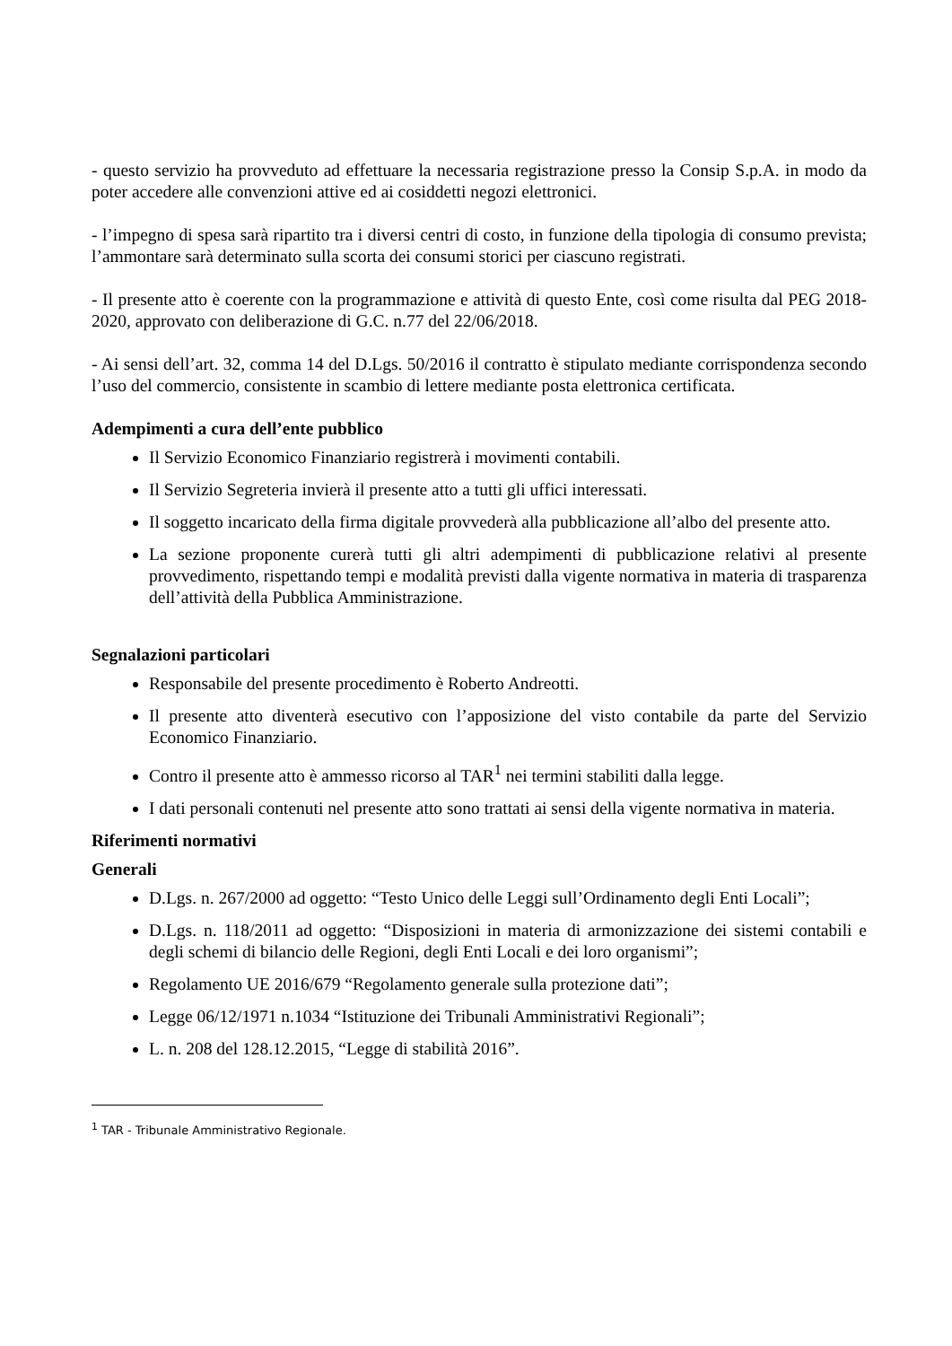- questo servizio ha provveduto ad effettuare la necessaria registrazione presso la Consip S.p.A. in modo da poter accedere alle convenzioni attive ed ai cosiddetti negozi elettronici.
- l’impegno di spesa sarà ripartito tra i diversi centri di costo, in funzione della tipologia di consumo prevista; l’ammontare sarà determinato sulla scorta dei consumi storici per ciascuno registrati.
- Il presente atto è coerente con la programmazione e attività di questo Ente, così come risulta dal PEG 2018-2020, approvato con deliberazione di G.C. n.77 del 22/06/2018.
- Ai sensi dell’art. 32, comma 14 del D.Lgs. 50/2016 il contratto è stipulato mediante corrispondenza secondo l’uso del commercio, consistente in scambio di lettere mediante posta elettronica certificata.
Adempimenti a cura dell’ente pubblico
Il Servizio Economico Finanziario registrerà i movimenti contabili.
Il Servizio Segreteria invierà il presente atto a tutti gli uffici interessati.
Il soggetto incaricato della firma digitale provvederà alla pubblicazione all’albo del presente atto.
La sezione proponente curerà tutti gli altri adempimenti di pubblicazione relativi al presente provvedimento, rispettando tempi e modalità previsti dalla vigente normativa in materia di trasparenza dell’attività della Pubblica Amministrazione.
Segnalazioni particolari
Responsabile del presente procedimento è Roberto Andreotti.
Il presente atto diventerà esecutivo con l’apposizione del visto contabile da parte del Servizio Economico Finanziario.
Contro il presente atto è ammesso ricorso al TAR<sup>1</sup> nei termini stabiliti dalla legge.
I dati personali contenuti nel presente atto sono trattati ai sensi della vigente normativa in materia.
Riferimenti normativi
Generali
D.Lgs. n. 267/2000 ad oggetto: “Testo Unico delle Leggi sull’Ordinamento degli Enti Locali”;
D.Lgs. n. 118/2011 ad oggetto: “Disposizioni in materia di armonizzazione dei sistemi contabili e degli schemi di bilancio delle Regioni, degli Enti Locali e dei loro organismi”;
Regolamento UE 2016/679 “Regolamento generale sulla protezione dati”;
Legge 06/12/1971 n.1034 “Istituzione dei Tribunali Amministrativi Regionali”;
L. n. 208 del 128.12.2015, “Legge di stabilità 2016”.
<sup>1</sup> TAR - Tribunale Amministrativo Regionale.